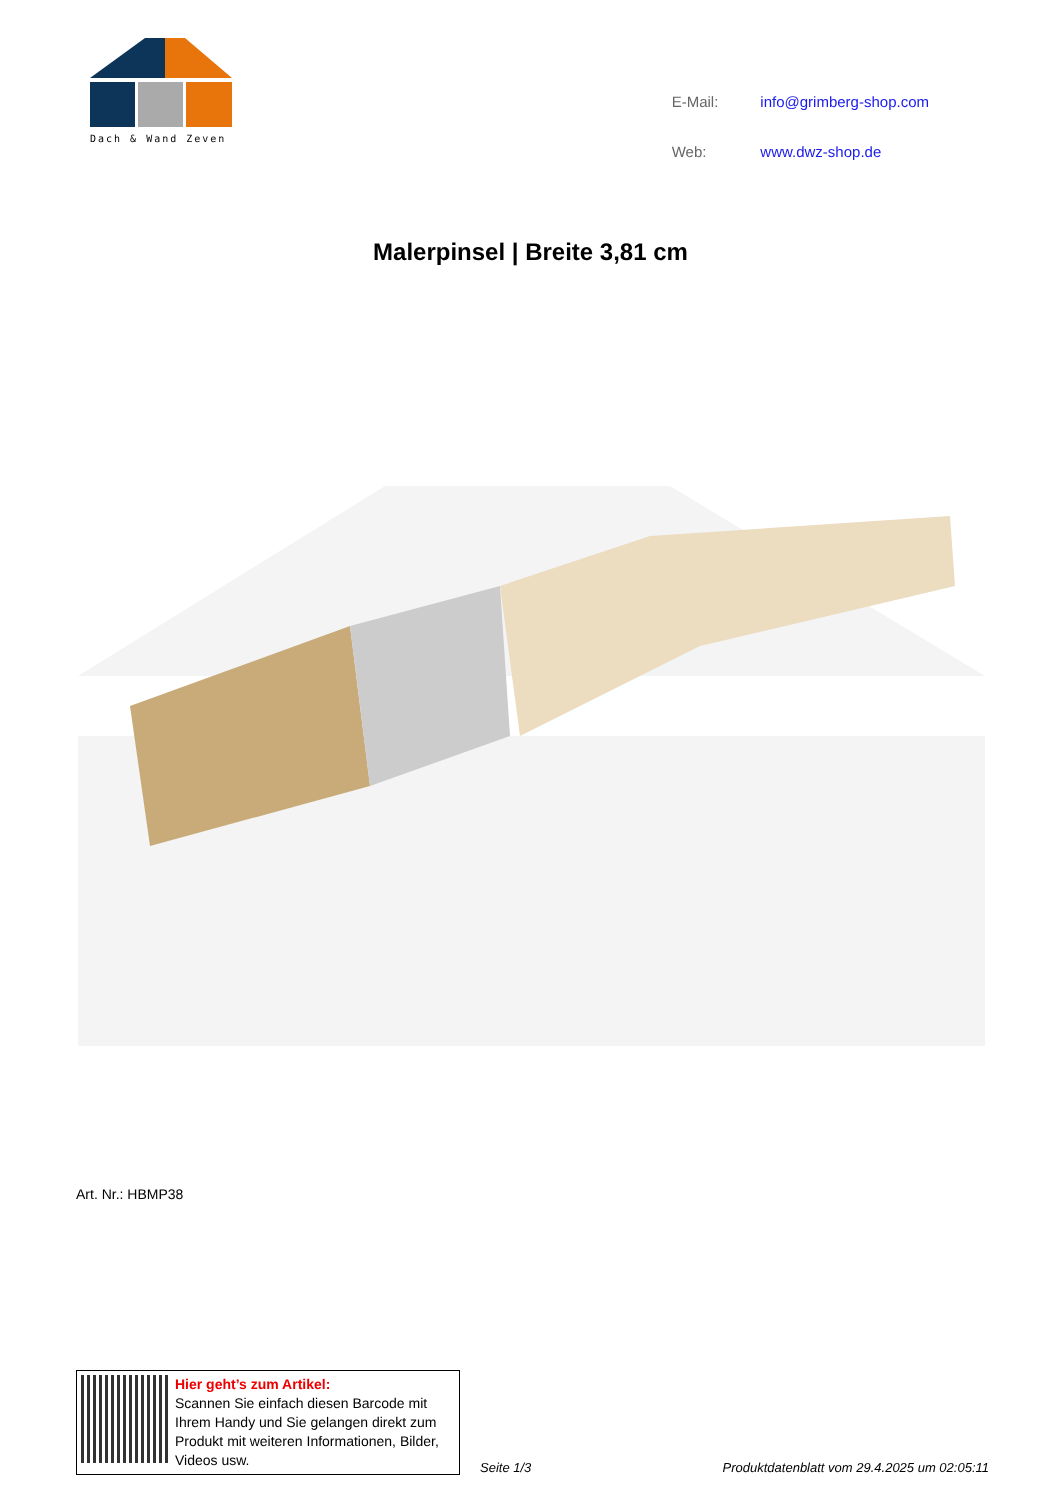Dach & Wand Zeven
| E-Mail: | info@grimberg-shop.com |
| Web: | www.dwz-shop.de |
Malerpinsel | Breite 3,81 cm
Art. Nr.: HBMP38
Hier geht’s zum Artikel:
Scannen Sie einfach diesen Barcode mit Ihrem Handy und Sie gelangen direkt zum Produkt mit weiteren Informationen, Bilder, Videos usw.
Seite 1/3 Produktdatenblatt vom 29.4.2025 um 02:05:11